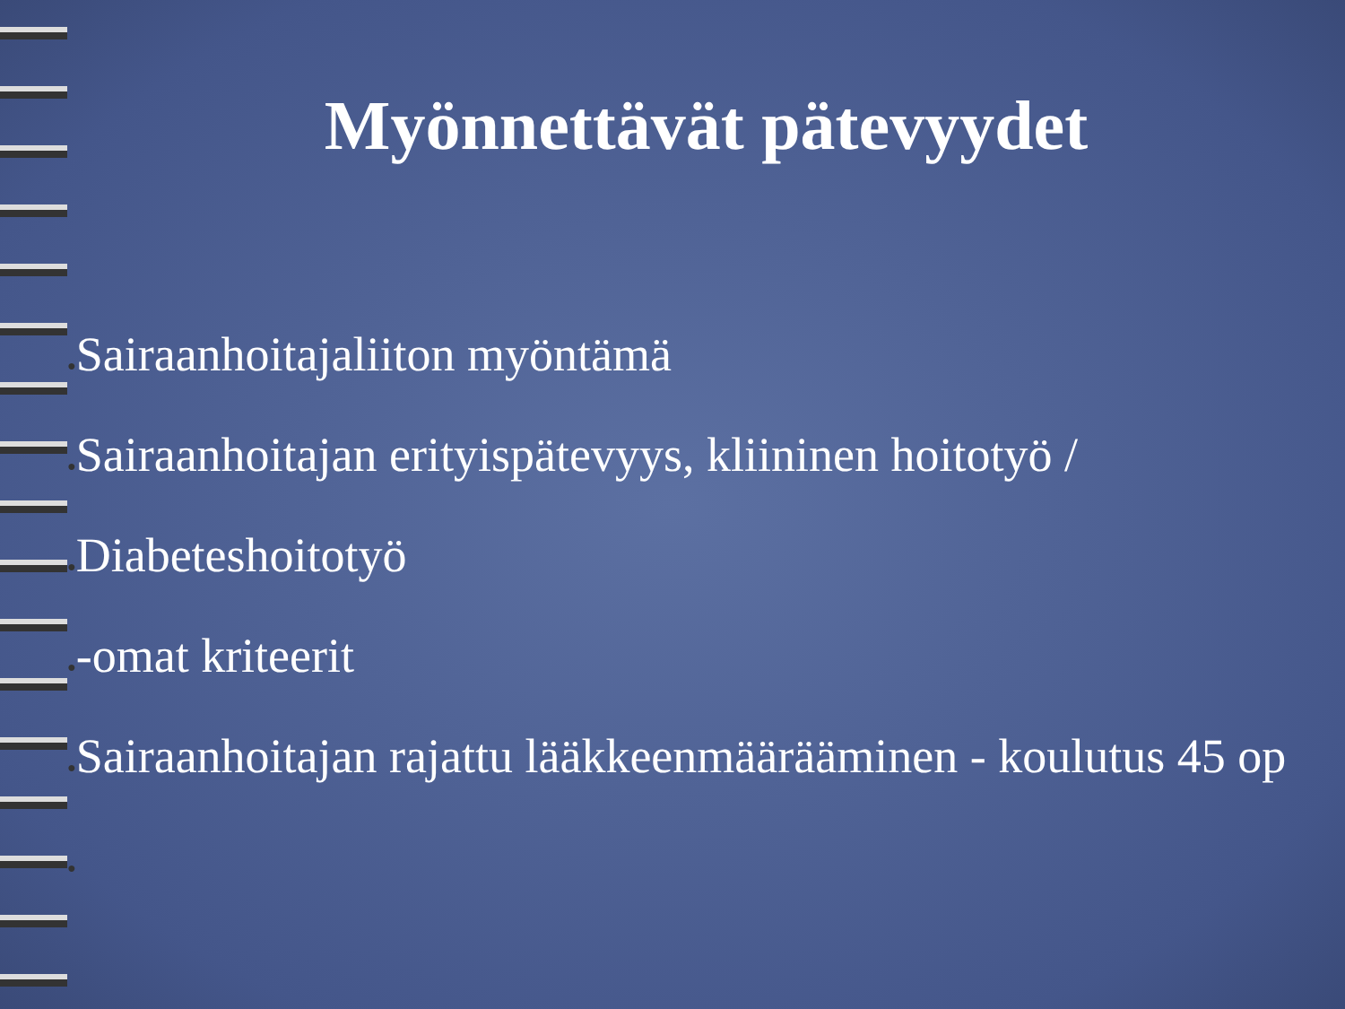Myönnettävät pätevyydet
●Sairaanhoitajaliiton myöntämä
●Sairaanhoitajan erityispätevyys, kliininen hoitotyö /
●Diabeteshoitotyö
●-omat kriteerit
●Sairaanhoitajan rajattu lääkkeenmäärääminen - koulutus 45 op
●